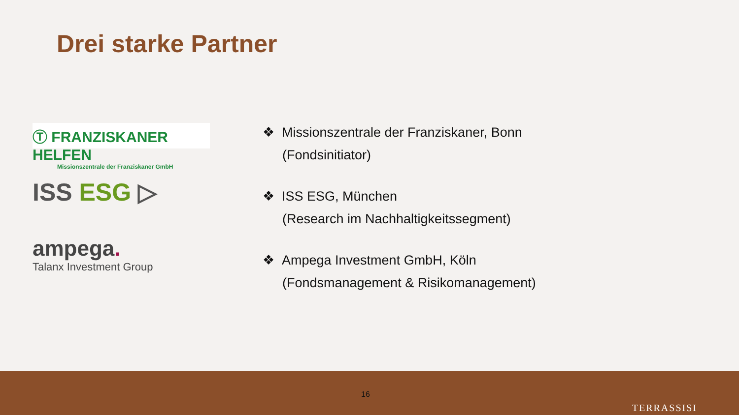Drei starke Partner
Ⓣ FRANZISKANER HELFEN
Missionszentrale der Franziskaner GmbH
ISS ESG ▷
ampega.
Talanx Investment Group
❖ Missionszentrale der Franziskaner, Bonn
(Fondsinitiator)
❖ ISS ESG, München
(Research im Nachhaltigkeitssegment)
❖ Ampega Investment GmbH, Köln
(Fondsmanagement & Risikomanagement)
16
TERRASSISI